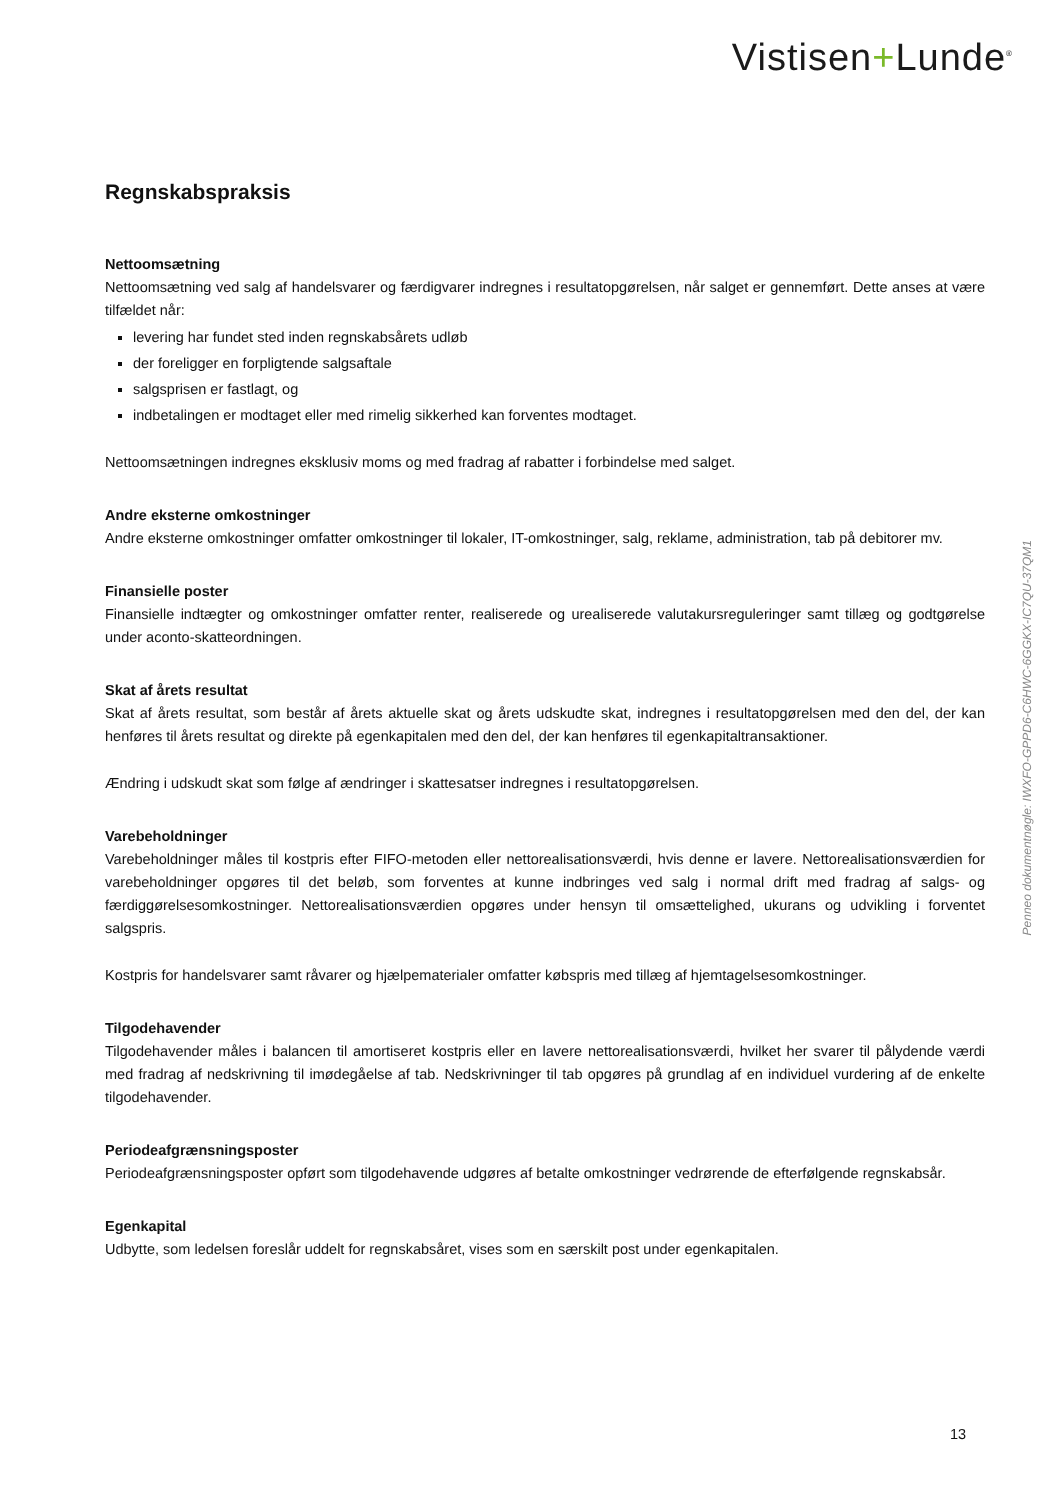Vistisen+Lunde<sup>®</sup>
Regnskabspraksis
Nettoomsætning
Nettoomsætning ved salg af handelsvarer og færdigvarer indregnes i resultatopgørelsen, når salget er gennemført. Dette anses at være tilfældet når:
levering har fundet sted inden regnskabsårets udløb
der foreligger en forpligtende salgsaftale
salgsprisen er fastlagt, og
indbetalingen er modtaget eller med rimelig sikkerhed kan forventes modtaget.
Nettoomsætningen indregnes eksklusiv moms og med fradrag af rabatter i forbindelse med salget.
Andre eksterne omkostninger
Andre eksterne omkostninger omfatter omkostninger til lokaler, IT-omkostninger, salg, reklame, administration, tab på debitorer mv.
Finansielle poster
Finansielle indtægter og omkostninger omfatter renter, realiserede og urealiserede valutakursreguleringer samt tillæg og godtgørelse under aconto-skatteordningen.
Skat af årets resultat
Skat af årets resultat, som består af årets aktuelle skat og årets udskudte skat, indregnes i resultatopgørelsen med den del, der kan henføres til årets resultat og direkte på egenkapitalen med den del, der kan henføres til egenkapitaltransaktioner.
Ændring i udskudt skat som følge af ændringer i skattesatser indregnes i resultatopgørelsen.
Varebeholdninger
Varebeholdninger måles til kostpris efter FIFO-metoden eller nettorealisationsværdi, hvis denne er lavere. Nettorealisationsværdien for varebeholdninger opgøres til det beløb, som forventes at kunne indbringes ved salg i normal drift med fradrag af salgs- og færdiggørelsesomkostninger. Nettorealisationsværdien opgøres under hensyn til omsættelighed, ukurans og udvikling i forventet salgspris.
Kostpris for handelsvarer samt råvarer og hjælpematerialer omfatter købspris med tillæg af hjemtagelsesomkostninger.
Tilgodehavender
Tilgodehavender måles i balancen til amortiseret kostpris eller en lavere nettorealisationsværdi, hvilket her svarer til pålydende værdi med fradrag af nedskrivning til imødegåelse af tab. Nedskrivninger til tab opgøres på grundlag af en individuel vurdering af de enkelte tilgodehavender.
Periodeafgrænsningsposter
Periodeafgrænsningsposter opført som tilgodehavende udgøres af betalte omkostninger vedrørende de efterfølgende regnskabsår.
Egenkapital
Udbytte, som ledelsen foreslår uddelt for regnskabsåret, vises som en særskilt post under egenkapitalen.
13
Penneo dokumentnøgle: IWXFO-GPPD6-C6HWC-6GGKX-IC7QU-37QM1